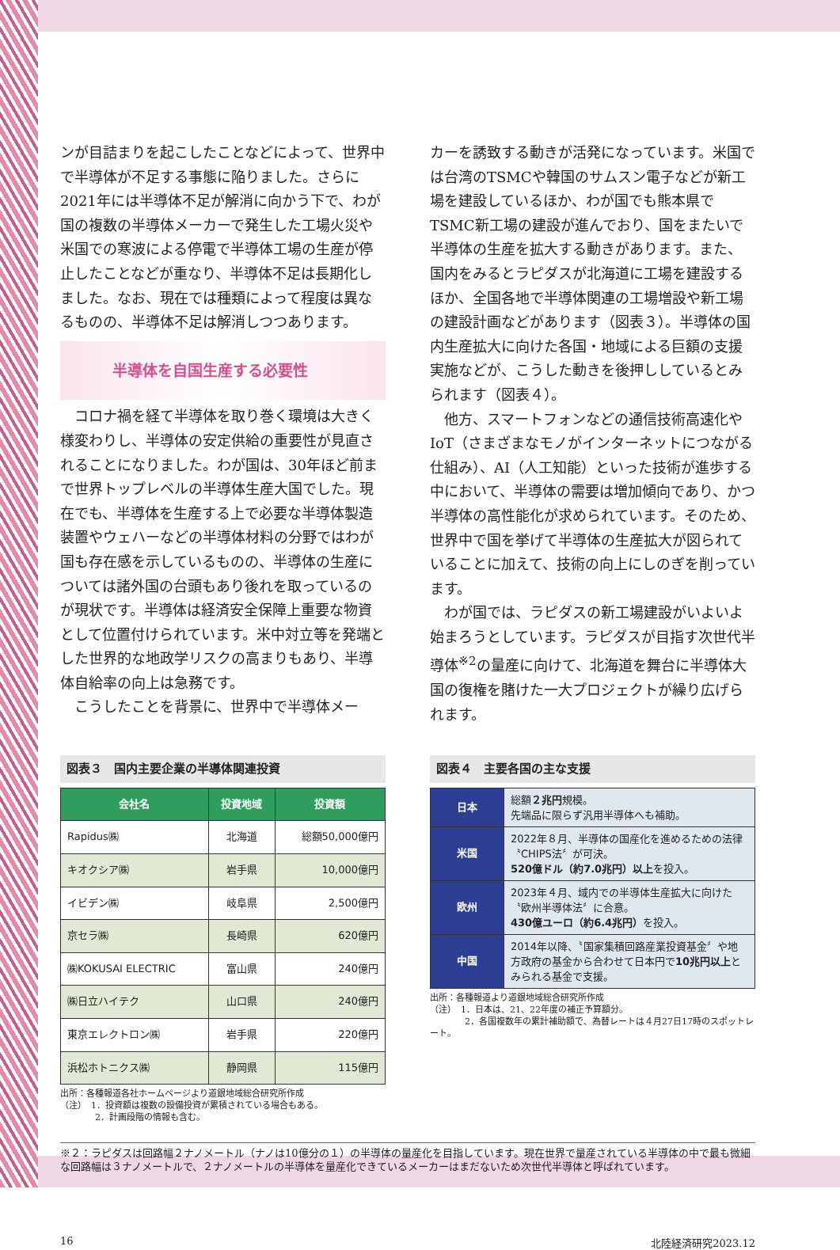ンが目詰まりを起こしたことなどによって、世界中で半導体が不足する事態に陥りました。さらに2021年には半導体不足が解消に向かう下で、わが国の複数の半導体メーカーで発生した工場火災や米国での寒波による停電で半導体工場の生産が停止したことなどが重なり、半導体不足は長期化しました。なお、現在では種類によって程度は異なるものの、半導体不足は解消しつつあります。
半導体を自国生産する必要性
コロナ禍を経て半導体を取り巻く環境は大きく様変わりし、半導体の安定供給の重要性が見直されることになりました。わが国は、30年ほど前まで世界トップレベルの半導体生産大国でした。現在でも、半導体を生産する上で必要な半導体製造装置やウェハーなどの半導体材料の分野ではわが国も存在感を示しているものの、半導体の生産については諸外国の台頭もあり後れを取っているのが現状です。半導体は経済安全保障上重要な物資として位置付けられています。米中対立等を発端とした世界的な地政学リスクの高まりもあり、半導体自給率の向上は急務です。
こうしたことを背景に、世界中で半導体メー
カーを誘致する動きが活発になっています。米国では台湾のTSMCや韓国のサムスン電子などが新工場を建設しているほか、わが国でも熊本県でTSMC新工場の建設が進んでおり、国をまたいで半導体の生産を拡大する動きがあります。また、国内をみるとラピダスが北海道に工場を建設するほか、全国各地で半導体関連の工場増設や新工場の建設計画などがあります（図表３）。半導体の国内生産拡大に向けた各国・地域による巨額の支援実施などが、こうした動きを後押ししているとみられます（図表４）。
他方、スマートフォンなどの通信技術高速化やIoT（さまざまなモノがインターネットにつながる仕組み）、AI（人工知能）といった技術が進歩する中において、半導体の需要は増加傾向であり、かつ半導体の高性能化が求められています。そのため、世界中で国を挙げて半導体の生産拡大が図られていることに加えて、技術の向上にしのぎを削っています。
わが国では、ラピダスの新工場建設がいよいよ始まろうとしています。ラピダスが目指す次世代半導体<sup>※2</sup>の量産に向けて、北海道を舞台に半導体大国の復権を賭けた一大プロジェクトが繰り広げられます。
図表３　国内主要企業の半導体関連投資
| 会社名 | 投資地域 | 投資額 |
| --- | --- | --- |
| Rapidus㈱ | 北海道 | 総額50,000億円 |
| キオクシア㈱ | 岩手県 | 10,000億円 |
| イビデン㈱ | 岐阜県 | 2,500億円 |
| 京セラ㈱ | 長崎県 | 620億円 |
| ㈱KOKUSAI ELECTRIC | 富山県 | 240億円 |
| ㈱日立ハイテク | 山口県 | 240億円 |
| 東京エレクトロン㈱ | 岩手県 | 220億円 |
| 浜松ホトニクス㈱ | 静岡県 | 115億円 |
出所：各種報道各社ホームページより道銀地域総合研究所作成
（注）　1．投資額は複数の設備投資が累積されている場合もある。
　　　　2．計画段階の情報も含む。
図表４　主要各国の主な支援
| 日本 | 総額 ２兆円 規模。 先端品に限らず汎用半導体へも補助。 |
| 米国 | 2022年８月、半導体の国産化を進めるための法律〝CHIPS法〞が可決。 520億ドル（約7.0兆円）以上 を投入。 |
| 欧州 | 2023年４月、域内での半導体生産拡大に向けた〝欧州半導体法〞に合意。 430億ユーロ（約6.4兆円） を投入。 |
| 中国 | 2014年以降、〝国家集積回路産業投資基金〞や地方政府の基金から合わせて日本円で 10兆円以上 とみられる基金で支援。 |
出所：各種報道より道銀地域総合研究所作成
（注）　1．日本は、21、22年度の補正予算額分。
　　　　2．各国複数年の累計補助額で、為替レートは４月27日17時のスポットレート。
※２：ラピダスは回路幅２ナノメートル（ナノは10億分の１）の半導体の量産化を目指しています。現在世界で量産されている半導体の中で最も微細な回路幅は３ナノメートルで、２ナノメートルの半導体を量産化できているメーカーはまだないため次世代半導体と呼ばれています。
16 北陸経済研究2023.12